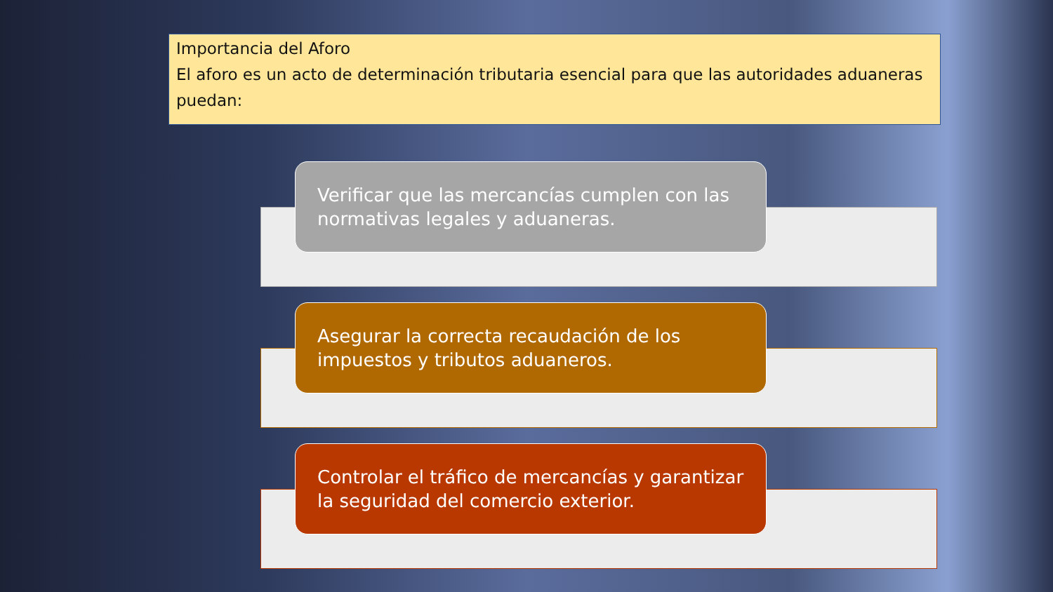Importancia del Aforo
El aforo es un acto de determinación tributaria esencial para que las autoridades aduaneras puedan:
Verificar que las mercancías cumplen con las normativas legales y aduaneras.
Asegurar la correcta recaudación de los impuestos y tributos aduaneros.
Controlar el tráfico de mercancías y garantizar la seguridad del comercio exterior.